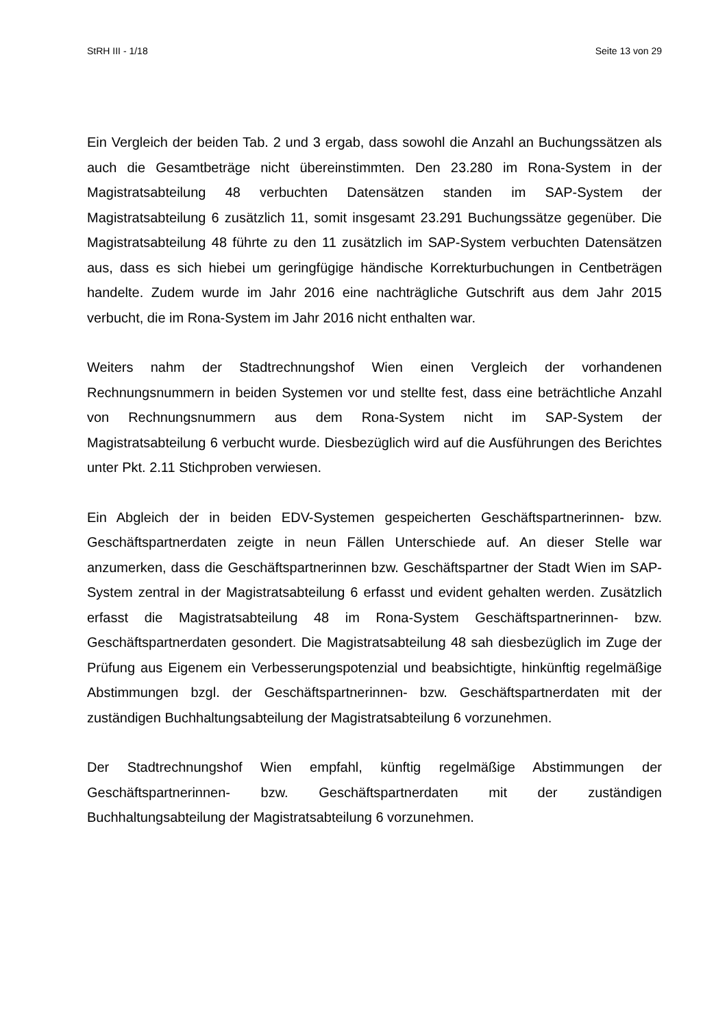StRH III - 1/18 Seite 13 von 29
Ein Vergleich der beiden Tab. 2 und 3 ergab, dass sowohl die Anzahl an Buchungssätzen als auch die Gesamtbeträge nicht übereinstimmten. Den 23.280 im Rona-System in der Magistratsabteilung 48 verbuchten Datensätzen standen im SAP-System der Magistratsabteilung 6 zusätzlich 11, somit insgesamt 23.291 Buchungssätze gegenüber. Die Magistratsabteilung 48 führte zu den 11 zusätzlich im SAP-System verbuchten Datensätzen aus, dass es sich hiebei um geringfügige händische Korrekturbuchungen in Centbeträgen handelte. Zudem wurde im Jahr 2016 eine nachträgliche Gutschrift aus dem Jahr 2015 verbucht, die im Rona-System im Jahr 2016 nicht enthalten war.
Weiters nahm der Stadtrechnungshof Wien einen Vergleich der vorhandenen Rechnungsnummern in beiden Systemen vor und stellte fest, dass eine beträchtliche Anzahl von Rechnungsnummern aus dem Rona-System nicht im SAP-System der Magistratsabteilung 6 verbucht wurde. Diesbezüglich wird auf die Ausführungen des Berichtes unter Pkt. 2.11 Stichproben verwiesen.
Ein Abgleich der in beiden EDV-Systemen gespeicherten Geschäftspartnerinnen- bzw. Geschäftspartnerdaten zeigte in neun Fällen Unterschiede auf. An dieser Stelle war anzumerken, dass die Geschäftspartnerinnen bzw. Geschäftspartner der Stadt Wien im SAP-System zentral in der Magistratsabteilung 6 erfasst und evident gehalten werden. Zusätzlich erfasst die Magistratsabteilung 48 im Rona-System Geschäftspartnerinnen- bzw. Geschäftspartnerdaten gesondert. Die Magistratsabteilung 48 sah diesbezüglich im Zuge der Prüfung aus Eigenem ein Verbesserungspotenzial und beabsichtigte, hinkünftig regelmäßige Abstimmungen bzgl. der Geschäftspartnerinnen- bzw. Geschäftspartnerdaten mit der zuständigen Buchhaltungsabteilung der Magistratsabteilung 6 vorzunehmen.
Der Stadtrechnungshof Wien empfahl, künftig regelmäßige Abstimmungen der Geschäftspartnerinnen- bzw. Geschäftspartnerdaten mit der zuständigen Buchhaltungsabteilung der Magistratsabteilung 6 vorzunehmen.